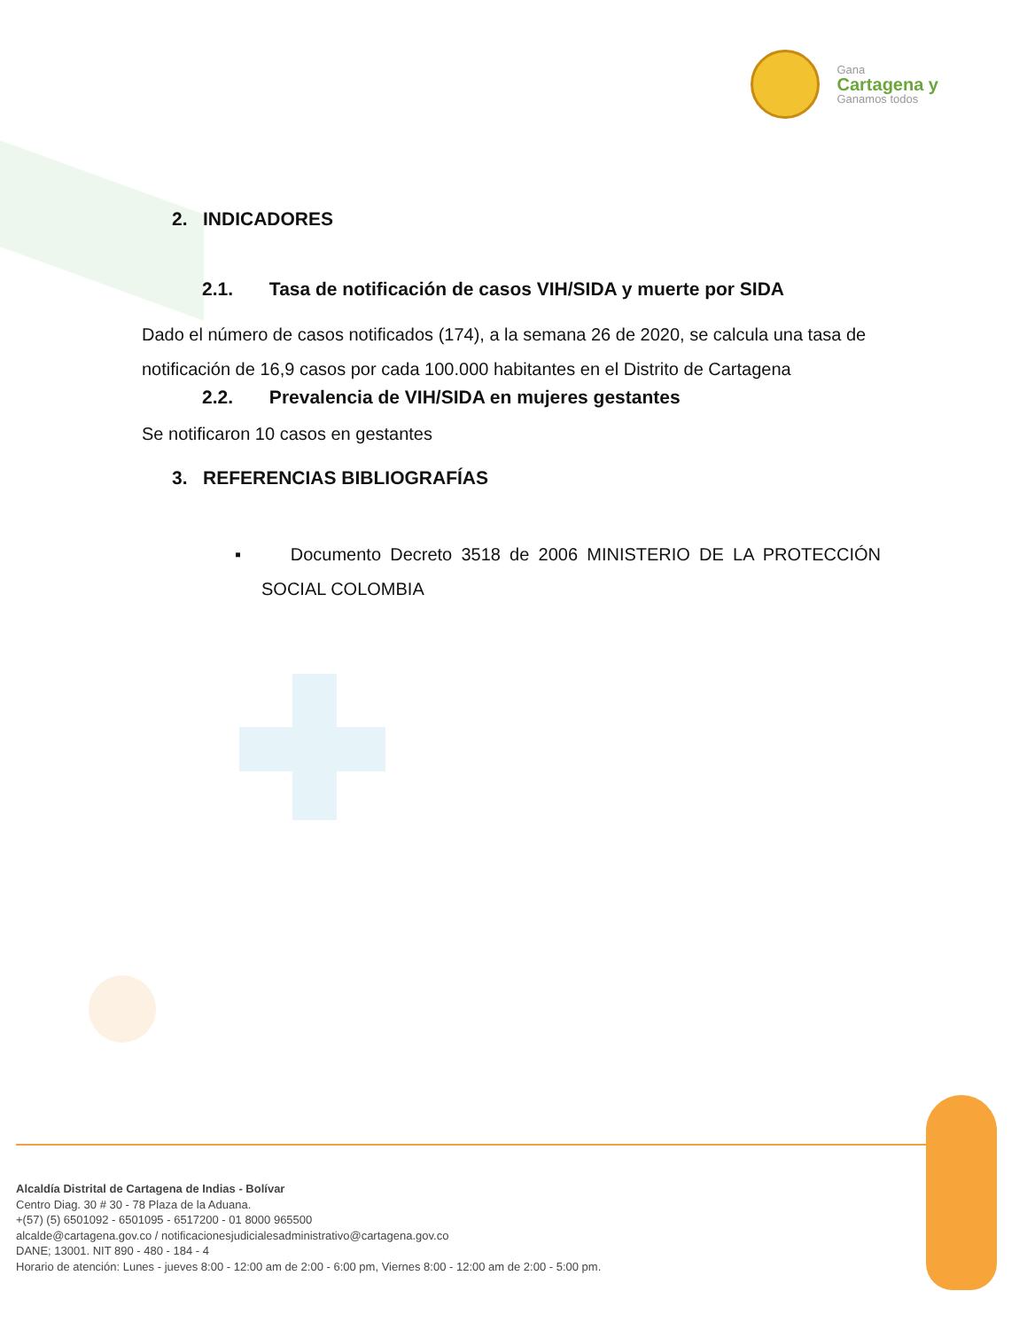Gana
Cartagena y
Ganamos todos
2. INDICADORES
2.1. Tasa de notificación de casos VIH/SIDA y muerte por SIDA
Dado el número de casos notificados (174), a la semana 26 de 2020, se calcula una tasa de notificación de 16,9 casos por cada 100.000 habitantes en el Distrito de Cartagena
2.2. Prevalencia de VIH/SIDA en mujeres gestantes
Se notificaron 10 casos en gestantes
3. REFERENCIAS BIBLIOGRAFÍAS
▪ Documento Decreto 3518 de 2006 MINISTERIO DE LA PROTECCIÓN SOCIAL COLOMBIA
Alcaldía Distrital de Cartagena de Indias - Bolívar
Centro Diag. 30 # 30 - 78 Plaza de la Aduana.
+(57) (5) 6501092 - 6501095 - 6517200 - 01 8000 965500
alcalde@cartagena.gov.co / notificacionesjudicialesadministrativo@cartagena.gov.co
DANE; 13001. NIT 890 - 480 - 184 - 4
Horario de atención: Lunes - jueves 8:00 - 12:00 am de 2:00 - 6:00 pm, Viernes 8:00 - 12:00 am de 2:00 - 5:00 pm.